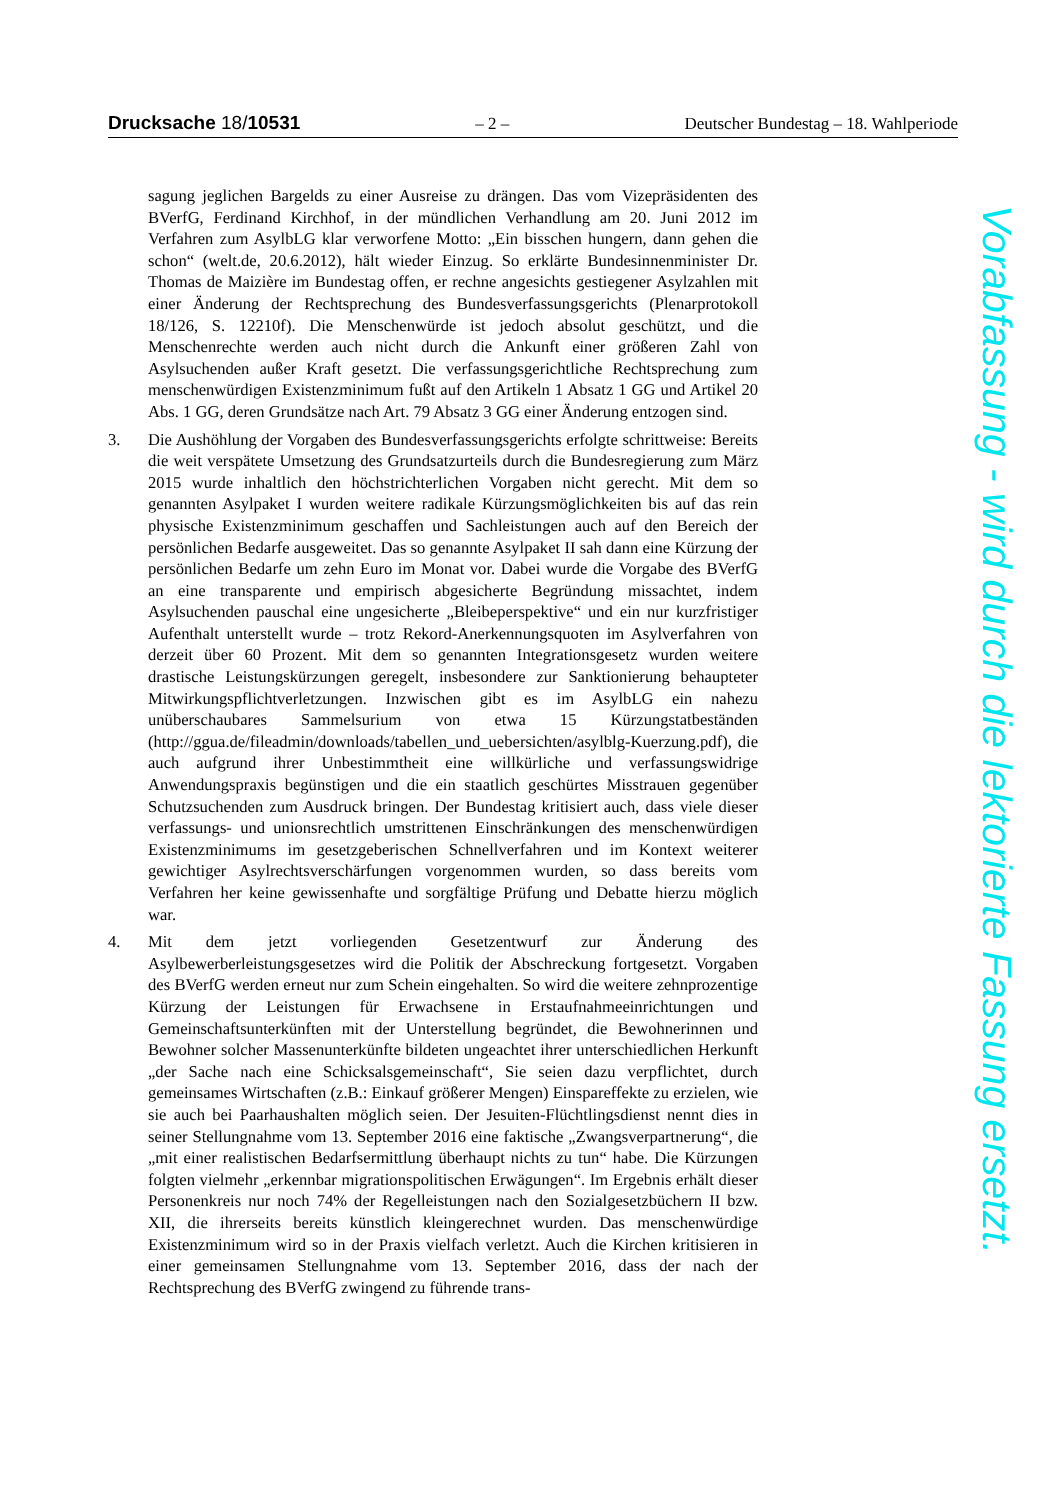Drucksache 18/10531 – 2 – Deutscher Bundestag – 18. Wahlperiode
sagung jeglichen Bargelds zu einer Ausreise zu drängen. Das vom Vizepräsidenten des BVerfG, Ferdinand Kirchhof, in der mündlichen Verhandlung am 20. Juni 2012 im Verfahren zum AsylbLG klar verworfene Motto: „Ein bisschen hungern, dann gehen die schon“ (welt.de, 20.6.2012), hält wieder Einzug. So erklärte Bundesinnenminister Dr. Thomas de Maizière im Bundestag offen, er rechne angesichts gestiegener Asylzahlen mit einer Änderung der Rechtsprechung des Bundesverfassungsgerichts (Plenarprotokoll 18/126, S. 12210f). Die Menschenwürde ist jedoch absolut geschützt, und die Menschenrechte werden auch nicht durch die Ankunft einer größeren Zahl von Asylsuchenden außer Kraft gesetzt. Die verfassungsgerichtliche Rechtsprechung zum menschenwürdigen Existenzminimum fußt auf den Artikeln 1 Absatz 1 GG und Artikel 20 Abs. 1 GG, deren Grundsätze nach Art. 79 Absatz 3 GG einer Änderung entzogen sind.
3. Die Aushöhlung der Vorgaben des Bundesverfassungsgerichts erfolgte schrittweise: Bereits die weit verspätete Umsetzung des Grundsatzurteils durch die Bundesregierung zum März 2015 wurde inhaltlich den höchstrichterlichen Vorgaben nicht gerecht. Mit dem so genannten Asylpaket I wurden weitere radikale Kürzungsmöglichkeiten bis auf das rein physische Existenzminimum geschaffen und Sachleistungen auch auf den Bereich der persönlichen Bedarfe ausgeweitet. Das so genannte Asylpaket II sah dann eine Kürzung der persönlichen Bedarfe um zehn Euro im Monat vor. Dabei wurde die Vorgabe des BVerfG an eine transparente und empirisch abgesicherte Begründung missachtet, indem Asylsuchenden pauschal eine ungesicherte „Bleibeperspektive“ und ein nur kurzfristiger Aufenthalt unterstellt wurde – trotz Rekord-Anerkennungsquoten im Asylverfahren von derzeit über 60 Prozent. Mit dem so genannten Integrationsgesetz wurden weitere drastische Leistungskürzungen geregelt, insbesondere zur Sanktionierung behaupteter Mitwirkungspflichtverletzungen. Inzwischen gibt es im AsylbLG ein nahezu unüberschaubares Sammelsurium von etwa 15 Kürzungstatbeständen (http://ggua.de/fileadmin/downloads/tabellen_und_uebersichten/asylblg-Kuerzung.pdf), die auch aufgrund ihrer Unbestimmtheit eine willkürliche und verfassungswidrige Anwendungspraxis begünstigen und die ein staatlich geschürtes Misstrauen gegenüber Schutzsuchenden zum Ausdruck bringen. Der Bundestag kritisiert auch, dass viele dieser verfassungs- und unionsrechtlich umstrittenen Einschränkungen des menschenwürdigen Existenzminimums im gesetzgeberischen Schnellverfahren und im Kontext weiterer gewichtiger Asylrechtsverschärfungen vorgenommen wurden, so dass bereits vom Verfahren her keine gewissenhafte und sorgfältige Prüfung und Debatte hierzu möglich war.
4. Mit dem jetzt vorliegenden Gesetzentwurf zur Änderung des Asylbewerberleistungsgesetzes wird die Politik der Abschreckung fortgesetzt. Vorgaben des BVerfG werden erneut nur zum Schein eingehalten. So wird die weitere zehnprozentige Kürzung der Leistungen für Erwachsene in Erstaufnahmeeinrichtungen und Gemeinschaftsunterkünften mit der Unterstellung begründet, die Bewohnerinnen und Bewohner solcher Massenunterkünfte bildeten ungeachtet ihrer unterschiedlichen Herkunft „der Sache nach eine Schicksalsgemeinschaft“, Sie seien dazu verpflichtet, durch gemeinsames Wirtschaften (z.B.: Einkauf größerer Mengen) Einspareffekte zu erzielen, wie sie auch bei Paarhaushalten möglich seien. Der Jesuiten-Flüchtlingsdienst nennt dies in seiner Stellungnahme vom 13. September 2016 eine faktische „Zwangsverpartnerung“, die „mit einer realistischen Bedarfsermittlung überhaupt nichts zu tun“ habe. Die Kürzungen folgten vielmehr „erkennbar migrationspolitischen Erwägungen“. Im Ergebnis erhält dieser Personenkreis nur noch 74% der Regelleistungen nach den Sozialgesetzbüchern II bzw. XII, die ihrerseits bereits künstlich kleingerechnet wurden. Das menschenwürdige Existenzminimum wird so in der Praxis vielfach verletzt. Auch die Kirchen kritisieren in einer gemeinsamen Stellungnahme vom 13. September 2016, dass der nach der Rechtsprechung des BVerfG zwingend zu führende trans-
Vorabfassung - wird durch die lektorierte Fassung ersetzt.